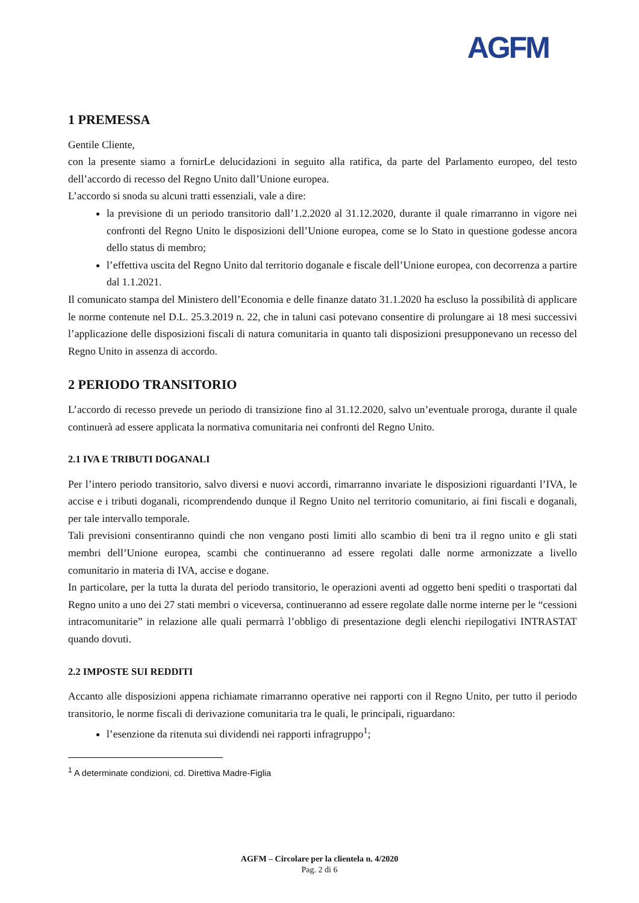AGFM
1 PREMESSA
Gentile Cliente,
con la presente siamo a fornirLe delucidazioni in seguito alla ratifica, da parte del Parlamento europeo, del testo dell’accordo di recesso del Regno Unito dall’Unione europea.
L’accordo si snoda su alcuni tratti essenziali, vale a dire:
la previsione di un periodo transitorio dall’1.2.2020 al 31.12.2020, durante il quale rimarranno in vigore nei confronti del Regno Unito le disposizioni dell’Unione europea, come se lo Stato in questione godesse ancora dello status di membro;
l’effettiva uscita del Regno Unito dal territorio doganale e fiscale dell’Unione europea, con decorrenza a partire dal 1.1.2021.
Il comunicato stampa del Ministero dell’Economia e delle finanze datato 31.1.2020 ha escluso la possibilità di applicare le norme contenute nel D.L. 25.3.2019 n. 22, che in taluni casi potevano consentire di prolungare ai 18 mesi successivi l’applicazione delle disposizioni fiscali di natura comunitaria in quanto tali disposizioni presupponevano un recesso del Regno Unito in assenza di accordo.
2 PERIODO TRANSITORIO
L’accordo di recesso prevede un periodo di transizione fino al 31.12.2020, salvo un’eventuale proroga, durante il quale continuerà ad essere applicata la normativa comunitaria nei confronti del Regno Unito.
2.1 IVA E TRIBUTI DOGANALI
Per l’intero periodo transitorio, salvo diversi e nuovi accordi, rimarranno invariate le disposizioni riguardanti l’IVA, le accise e i tributi doganali, ricomprendendo dunque il Regno Unito nel territorio comunitario, ai fini fiscali e doganali, per tale intervallo temporale.
Tali previsioni consentiranno quindi che non vengano posti limiti allo scambio di beni tra il regno unito e gli stati membri dell’Unione europea, scambi che continueranno ad essere regolati dalle norme armonizzate a livello comunitario in materia di IVA, accise e dogane.
In particolare, per la tutta la durata del periodo transitorio, le operazioni aventi ad oggetto beni spediti o trasportati dal Regno unito a uno dei 27 stati membri o viceversa, continueranno ad essere regolate dalle norme interne per le “cessioni intracomunitarie” in relazione alle quali permarrà l’obbligo di presentazione degli elenchi riepilogativi INTRASTAT quando dovuti.
2.2 IMPOSTE SUI REDDITI
Accanto alle disposizioni appena richiamate rimarranno operative nei rapporti con il Regno Unito, per tutto il periodo transitorio, le norme fiscali di derivazione comunitaria tra le quali, le principali, riguardano:
l’esenzione da ritenuta sui dividendi nei rapporti infragruppo<sup>1</sup>;
<sup>1</sup> A determinate condizioni, cd. Direttiva Madre-Figlia
AGFM – Circolare per la clientela n. 4/2020
Pag. 2 di 6